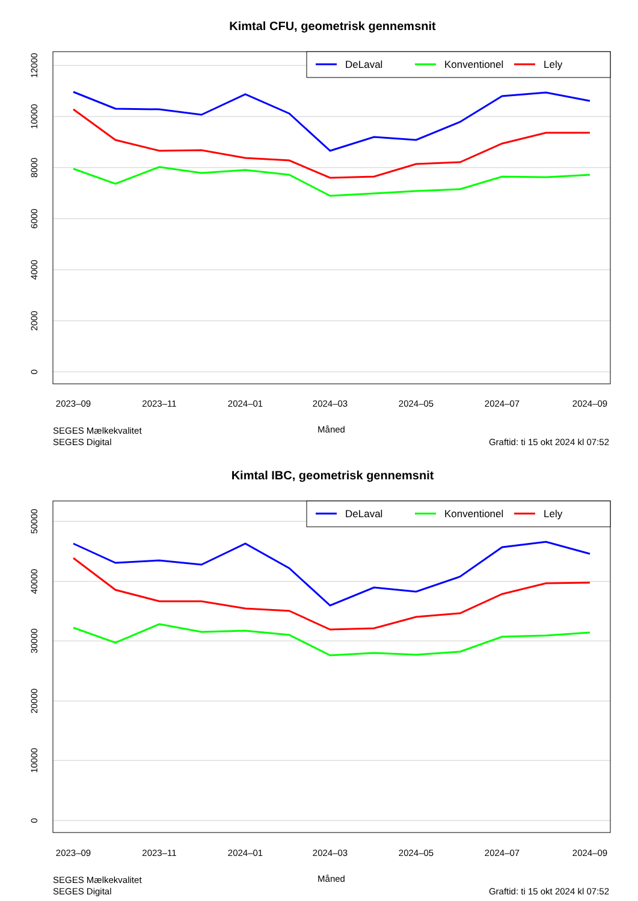Kimtal CFU, geometrisk gennemsnit
0
2000
4000
6000
8000
10000
12000
2023–09
2023–11
2024–01
2024–03
2024–05
2024–07
2024–09
Måned
DeLaval
Konventionel
Lely
SEGES Mælkekvalitet
SEGES Digital
Graftid: ti 15 okt 2024 kl 07:52
Kimtal IBC, geometrisk gennemsnit
0
10000
20000
30000
40000
50000
2023–09
2023–11
2024–01
2024–03
2024–05
2024–07
2024–09
Måned
DeLaval
Konventionel
Lely
SEGES Mælkekvalitet
SEGES Digital
Graftid: ti 15 okt 2024 kl 07:52